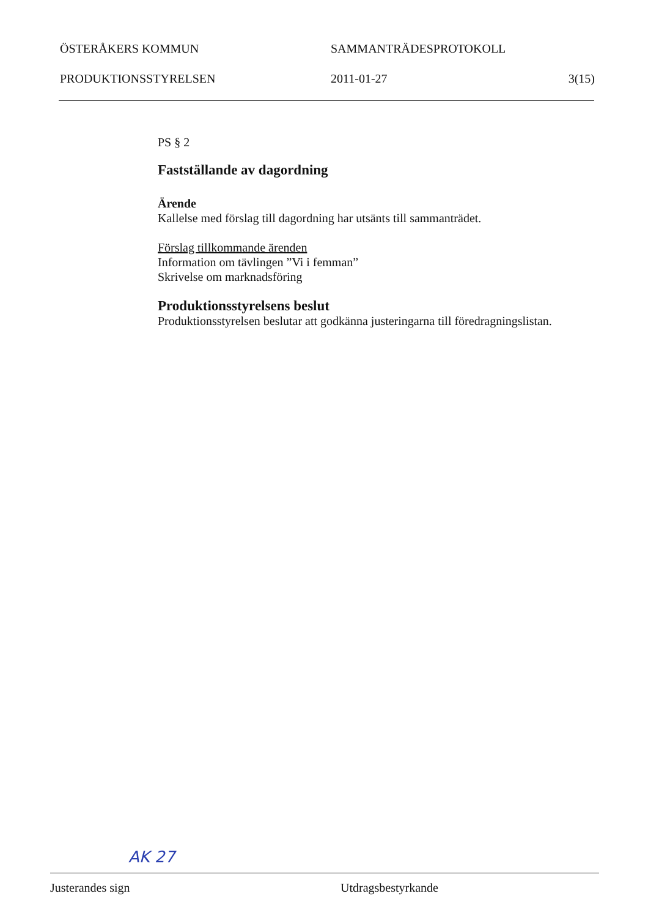ÖSTERÅKERS KOMMUN SAMMANTRÄDESPROTOKOLL
PRODUKTIONSSTYRELSEN 2011-01-27 3(15)
PS § 2
Fastställande av dagordning
Ärende
Kallelse med förslag till dagordning har utsänts till sammanträdet.
Förslag tillkommande ärenden
Information om tävlingen ”Vi i femman”
Skrivelse om marknadsföring
Produktionsstyrelsens beslut
Produktionsstyrelsen beslutar att godkänna justeringarna till föredragningslistan.
AK 27
Justerandes sign Utdragsbestyrkande